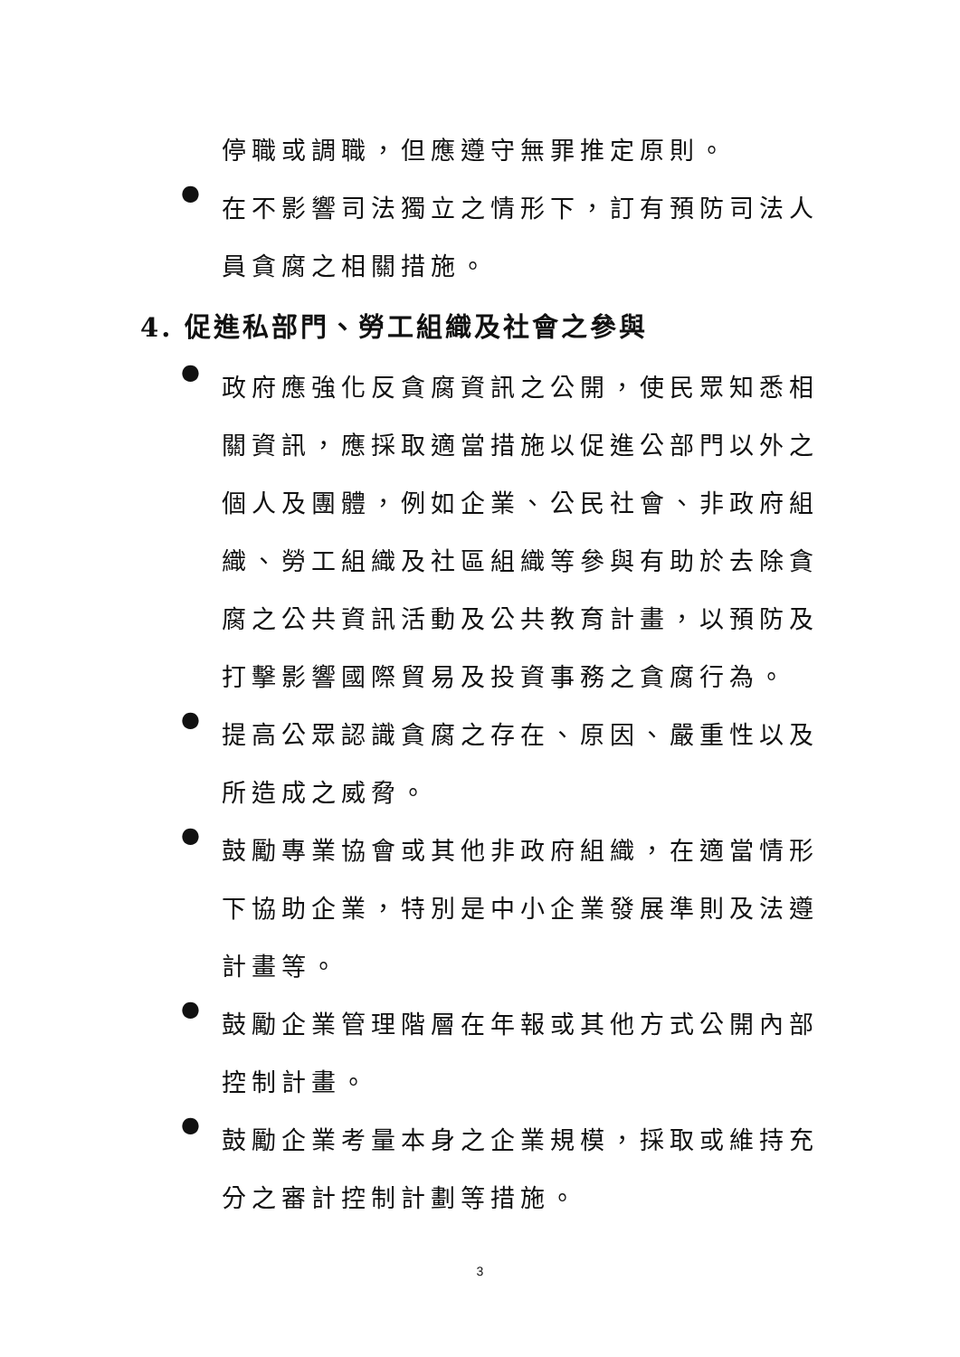停職或調職，但應遵守無罪推定原則。
●
在不影響司法獨立之情形下，訂有預防司法人員貪腐之相關措施。
4. 促進私部門、勞工組織及社會之參與
●
政府應強化反貪腐資訊之公開，使民眾知悉相關資訊，應採取適當措施以促進公部門以外之個人及團體，例如企業、公民社會、非政府組織、勞工組織及社區組織等參與有助於去除貪腐之公共資訊活動及公共教育計畫，以預防及打擊影響國際貿易及投資事務之貪腐行為。
●
提高公眾認識貪腐之存在、原因、嚴重性以及所造成之威脅。
●
鼓勵專業協會或其他非政府組織，在適當情形下協助企業，特別是中小企業發展準則及法遵計畫等。
●
鼓勵企業管理階層在年報或其他方式公開內部控制計畫。
●
鼓勵企業考量本身之企業規模，採取或維持充分之審計控制計劃等措施。
3